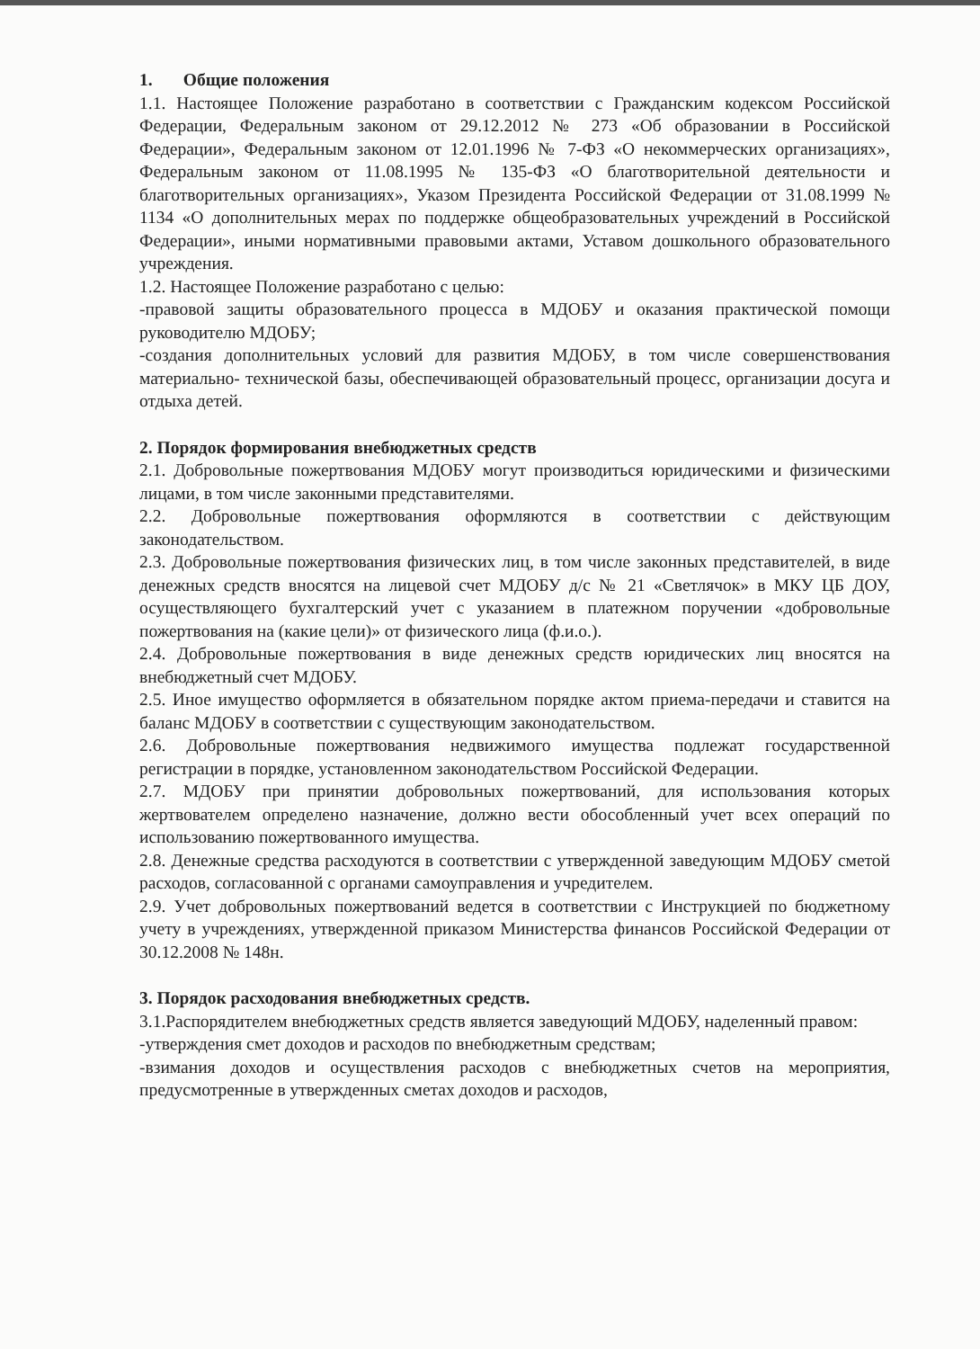1. Общие положения
1.1. Настоящее Положение разработано в соответствии с Гражданским кодексом Российской Федерации, Федеральным законом от 29.12.2012 № 273 «Об образовании в Российской Федерации», Федеральным законом от 12.01.1996 № 7-ФЗ «О некоммерческих организациях», Федеральным законом от 11.08.1995 № 135-ФЗ «О благотворительной деятельности и благотворительных организациях», Указом Президента Российской Федерации от 31.08.1999 № 1134 «О дополнительных мерах по поддержке общеобразовательных учреждений в Российской Федерации», иными нормативными правовыми актами, Уставом дошкольного образовательного учреждения.
1.2. Настоящее Положение разработано с целью:
-правовой защиты образовательного процесса в МДОБУ и оказания практической помощи руководителю МДОБУ;
-создания дополнительных условий для развития МДОБУ, в том числе совершенствования материально- технической базы, обеспечивающей образовательный процесс, организации досуга и отдыха детей.
2. Порядок формирования внебюджетных средств
2.1. Добровольные пожертвования МДОБУ могут производиться юридическими и физическими лицами, в том числе законными представителями.
2.2. Добровольные пожертвования оформляются в соответствии с действующим законодательством.
2.3. Добровольные пожертвования физических лиц, в том числе законных представителей, в виде денежных средств вносятся на лицевой счет МДОБУ д/с № 21 «Светлячок» в МКУ ЦБ ДОУ, осуществляющего бухгалтерский учет с указанием в платежном поручении «добровольные пожертвования на (какие цели)» от физического лица (ф.и.о.).
2.4. Добровольные пожертвования в виде денежных средств юридических лиц вносятся на внебюджетный счет МДОБУ.
2.5. Иное имущество оформляется в обязательном порядке актом приема-передачи и ставится на баланс МДОБУ в соответствии с существующим законодательством.
2.6. Добровольные пожертвования недвижимого имущества подлежат государственной регистрации в порядке, установленном законодательством Российской Федерации.
2.7. МДОБУ при принятии добровольных пожертвований, для использования которых жертвователем определено назначение, должно вести обособленный учет всех операций по использованию пожертвованного имущества.
2.8. Денежные средства расходуются в соответствии с утвержденной заведующим МДОБУ сметой расходов, согласованной с органами самоуправления и учредителем.
2.9. Учет добровольных пожертвований ведется в соответствии с Инструкцией по бюджетному учету в учреждениях, утвержденной приказом Министерства финансов Российской Федерации от 30.12.2008 № 148н.
3. Порядок расходования внебюджетных средств.
3.1.Распорядителем внебюджетных средств является заведующий МДОБУ, наделенный правом:
-утверждения смет доходов и расходов по внебюджетным средствам;
-взимания доходов и осуществления расходов с внебюджетных счетов на мероприятия, предусмотренные в утвержденных сметах доходов и расходов,